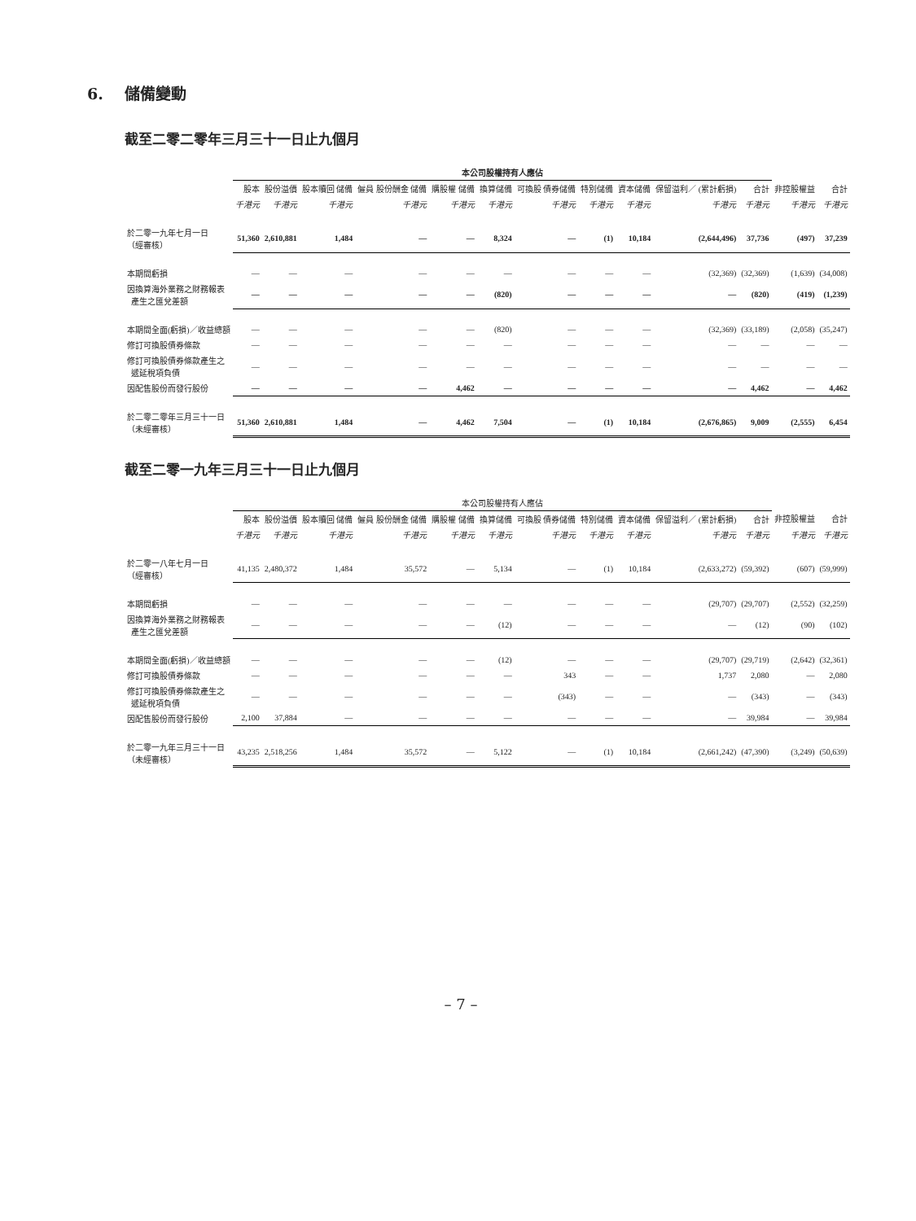6. 儲備變動
截至二零二零年三月三十一日止九個月
| | 本公司股權持有人應佔 | | | | | | | | | | | | |
| --- | --- | --- | --- | --- | --- | --- | --- | --- | --- | --- | --- | --- | --- |
| | 股本 | 股份溢價 | 股本贖回 儲備 | 僱員 股份酬金 儲備 | 購股權 儲備 | 換算儲備 | 可換股 債券儲備 | 特別儲備 | 資本儲備 | 保留溢利／ (累計虧損) | 合計 | 非控股權益 | 合計 |
| | 千港元 | 千港元 | 千港元 | 千港元 | 千港元 | 千港元 | 千港元 | 千港元 | 千港元 | 千港元 | 千港元 | 千港元 | 千港元 |
| 於二零一九年七月一日 （經審核） | 51,360 | 2,610,881 | 1,484 | — | — | 8,324 | — | (1) | 10,184 | (2,644,496) | 37,736 | (497) | 37,239 |
| 本期間虧損 | — | — | — | — | — | — | — | — | — | (32,369) | (32,369) | (1,639) | (34,008) |
| 因換算海外業務之財務報表 產生之匯兌差額 | — | — | — | — | — | (820) | — | — | — | — | (820) | (419) | (1,239) |
| 本期間全面(虧損)／收益總額 | — | — | — | — | — | (820) | — | — | — | (32,369) | (33,189) | (2,058) | (35,247) |
| 修訂可換股債券條款 | — | — | — | — | — | — | — | — | — | — | — | — | — |
| 修訂可換股債券條款產生之 遞延稅項負債 | — | — | — | — | — | — | — | — | — | — | — | — | — |
| 因配售股份而發行股份 | — | — | — | — | 4,462 | — | — | — | — | — | 4,462 | — | 4,462 |
| 於二零二零年三月三十一日 （未經審核） | 51,360 | 2,610,881 | 1,484 | — | 4,462 | 7,504 | — | (1) | 10,184 | (2,676,865) | 9,009 | (2,555) | 6,454 |
截至二零一九年三月三十一日止九個月
| | 本公司股權持有人應佔 | | | | | | | | | | | | |
| --- | --- | --- | --- | --- | --- | --- | --- | --- | --- | --- | --- | --- | --- |
| | 股本 | 股份溢價 | 股本贖回 儲備 | 僱員 股份酬金 儲備 | 購股權 儲備 | 換算儲備 | 可換股 債券儲備 | 特別儲備 | 資本儲備 | 保留溢利／ (累計虧損) | 合計 | 非控股權益 | 合計 |
| | 千港元 | 千港元 | 千港元 | 千港元 | 千港元 | 千港元 | 千港元 | 千港元 | 千港元 | 千港元 | 千港元 | 千港元 | 千港元 |
| 於二零一八年七月一日 （經審核） | 41,135 | 2,480,372 | 1,484 | 35,572 | — | 5,134 | — | (1) | 10,184 | (2,633,272) | (59,392) | (607) | (59,999) |
| 本期間虧損 | — | — | — | — | — | — | — | — | — | (29,707) | (29,707) | (2,552) | (32,259) |
| 因換算海外業務之財務報表 產生之匯兌差額 | — | — | — | — | — | (12) | — | — | — | — | (12) | (90) | (102) |
| 本期間全面(虧損)／收益總額 | — | — | — | — | — | (12) | — | — | — | (29,707) | (29,719) | (2,642) | (32,361) |
| 修訂可換股債券條款 | — | — | — | — | — | — | 343 | — | — | 1,737 | 2,080 | — | 2,080 |
| 修訂可換股債券條款產生之 遞延稅項負債 | — | — | — | — | — | — | (343) | — | — | — | (343) | — | (343) |
| 因配售股份而發行股份 | 2,100 | 37,884 | — | — | — | — | — | — | — | — | 39,984 | — | 39,984 |
| 於二零一九年三月三十一日 （未經審核） | 43,235 | 2,518,256 | 1,484 | 35,572 | — | 5,122 | — | (1) | 10,184 | (2,661,242) | (47,390) | (3,249) | (50,639) |
– 7 –